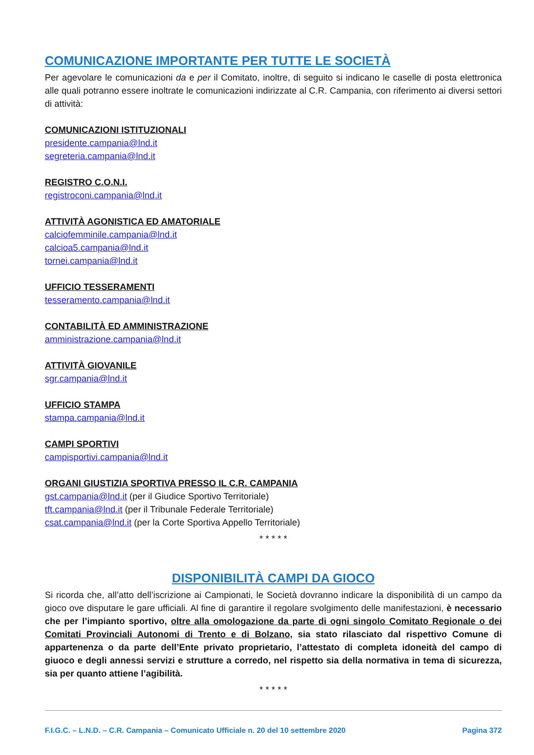COMUNICAZIONE IMPORTANTE PER TUTTE LE SOCIETÀ
Per agevolare le comunicazioni da e per il Comitato, inoltre, di seguito si indicano le caselle di posta elettronica alle quali potranno essere inoltrate le comunicazioni indirizzate al C.R. Campania, con riferimento ai diversi settori di attività:
COMUNICAZIONI ISTITUZIONALI
presidente.campania@lnd.it
segreteria.campania@lnd.it
REGISTRO C.O.N.I.
registroconi.campania@lnd.it
ATTIVITÀ AGONISTICA ED AMATORIALE
calciofemminile.campania@lnd.it
calcioa5.campania@lnd.it
tornei.campania@lnd.it
UFFICIO TESSERAMENTI
tesseramento.campania@lnd.it
CONTABILITÀ ED AMMINISTRAZIONE
amministrazione.campania@lnd.it
ATTIVITÀ GIOVANILE
sgr.campania@lnd.it
UFFICIO STAMPA
stampa.campania@lnd.it
CAMPI SPORTIVI
campisportivi.campania@lnd.it
ORGANI GIUSTIZIA SPORTIVA PRESSO IL C.R. CAMPANIA
gst.campania@lnd.it (per il Giudice Sportivo Territoriale)
tft.campania@lnd.it (per il Tribunale Federale Territoriale)
csat.campania@lnd.it (per la Corte Sportiva Appello Territoriale)
* * * * *
DISPONIBILITÀ CAMPI DA GIOCO
Si ricorda che, all’atto dell’iscrizione ai Campionati, le Società dovranno indicare la disponibilità di un campo da gioco ove disputare le gare ufficiali. Al fine di garantire il regolare svolgimento delle manifestazioni, è necessario che per l’impianto sportivo, oltre alla omologazione da parte di ogni singolo Comitato Regionale o dei Comitati Provinciali Autonomi di Trento e di Bolzano, sia stato rilasciato dal rispettivo Comune di appartenenza o da parte dell’Ente privato proprietario, l’attestato di completa idoneità del campo di giuoco e degli annessi servizi e strutture a corredo, nel rispetto sia della normativa in tema di sicurezza, sia per quanto attiene l’agibilità.
* * * * *
F.I.G.C. – L.N.D. – C.R. Campania – Comunicato Ufficiale n. 20 del 10 settembre 2020 Pagina 372